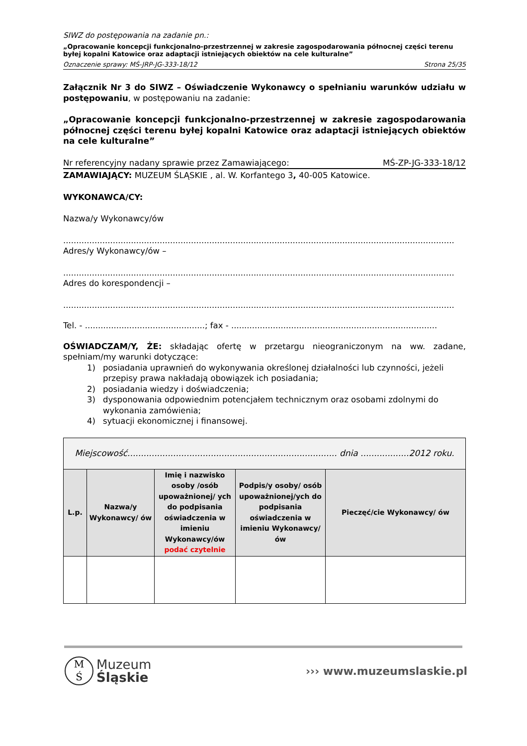SIWZ do postępowania na zadanie pn.:
„Opracowanie koncepcji funkcjonalno-przestrzennej w zakresie zagospodarowania północnej części terenu byłej kopalni Katowice oraz adaptacji istniejących obiektów na cele kulturalne”
Oznaczenie sprawy: MŚ-JRP-JG-333-18/12 Strona 25/35
Załącznik Nr 3 do SIWZ – Oświadczenie Wykonawcy o spełnianiu warunków udziału w postępowaniu, w postępowaniu na zadanie:
„Opracowanie koncepcji funkcjonalno-przestrzennej w zakresie zagospodarowania północnej części terenu byłej kopalni Katowice oraz adaptacji istniejących obiektów na cele kulturalne”
Nr referencyjny nadany sprawie przez Zamawiającego: MŚ-ZP-JG-333-18/12
ZAMAWIAJĄCY: MUZEUM ŚLĄSKIE , al. W. Korfantego 3, 40-005 Katowice.
WYKONAWCA/CY:
Nazwa/y Wykonawcy/ów
............................................................................................................................................................
Adres/y Wykonawcy/ów –
............................................................................................................................................................
Adres do korespondencji –
............................................................................................................................................................
Tel. - ..............................................; fax - ...............................................................................
OŚWIADCZAM/Y, ŻE: składając ofertę w przetargu nieograniczonym na ww. zadane, spełniam/my warunki dotyczące:
1) posiadania uprawnień do wykonywania określonej działalności lub czynności, jeżeli przepisy prawa nakładają obowiązek ich posiadania;
2) posiadania wiedzy i doświadczenia;
3) dysponowania odpowiednim potencjałem technicznym oraz osobami zdolnymi do wykonania zamówienia;
4) sytuacji ekonomicznej i finansowej.
| Miejscowość.............................................................................. dnia ..................2012 roku. | | | | |
| L.p. | Nazwa/y Wykonawcy/ ów | Imię i nazwisko osoby /osób upoważnionej/ ych do podpisania oświadczenia w imieniu Wykonawcy/ów podać czytelnie | Podpis/y osoby/ osób upoważnionej/ych do podpisania oświadczenia w imieniu Wykonawcy/ów | Pieczęć/cie Wykonawcy/ ów |
M
Ś
Muzeum
Śląskie
››› www.muzeumslaskie.pl